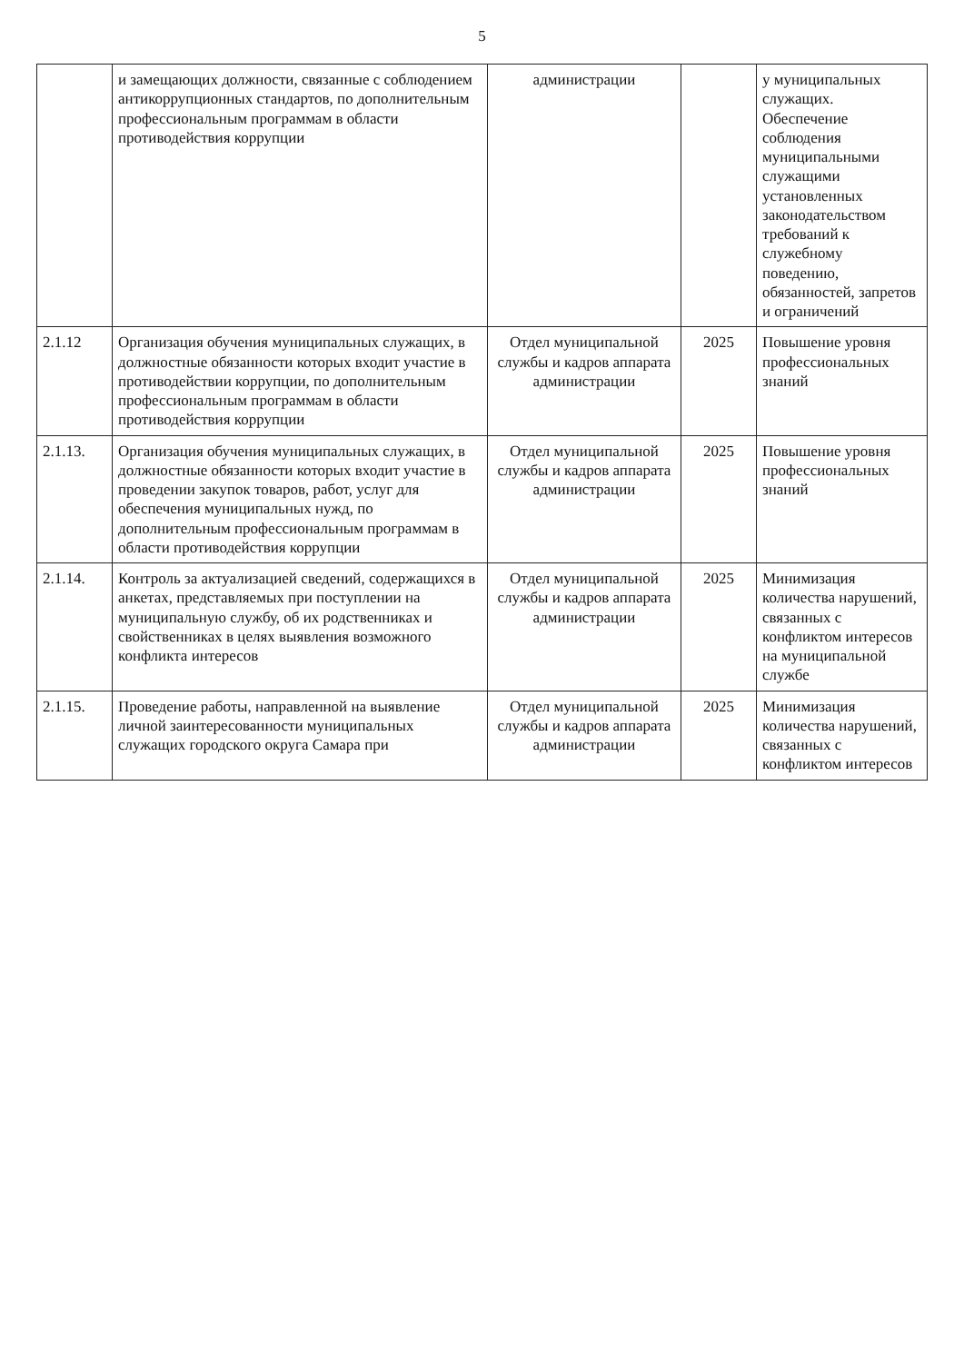5
| | и замещающих должности, связанные с соблюдением антикоррупционных стандартов, по дополнительным профессиональным программам в области противодействия коррупции | администрации | | у муниципальных служащих. Обеспечение соблюдения муниципальными служащими установленных законодательством требований к служебному поведению, обязанностей, запретов и ограничений |
| 2.1.12 | Организация обучения муниципальных служащих, в должностные обязанности которых входит участие в противодействии коррупции, по дополнительным профессиональным программам в области противодействия коррупции | Отдел муниципальной службы и кадров аппарата администрации | 2025 | Повышение уровня профессиональных знаний |
| 2.1.13. | Организация обучения муниципальных служащих, в должностные обязанности которых входит участие в проведении закупок товаров, работ, услуг для обеспечения муниципальных нужд, по дополнительным профессиональным программам в области противодействия коррупции | Отдел муниципальной службы и кадров аппарата администрации | 2025 | Повышение уровня профессиональных знаний |
| 2.1.14. | Контроль за актуализацией сведений, содержащихся в анкетах, представляемых при поступлении на муниципальную службу, об их родственниках и свойственниках в целях выявления возможного конфликта интересов | Отдел муниципальной службы и кадров аппарата администрации | 2025 | Минимизация количества нарушений, связанных с конфликтом интересов на муниципальной службе |
| 2.1.15. | Проведение работы, направленной на выявление личной заинтересованности муниципальных служащих городского округа Самара при | Отдел муниципальной службы и кадров аппарата администрации | 2025 | Минимизация количества нарушений, связанных с конфликтом интересов |